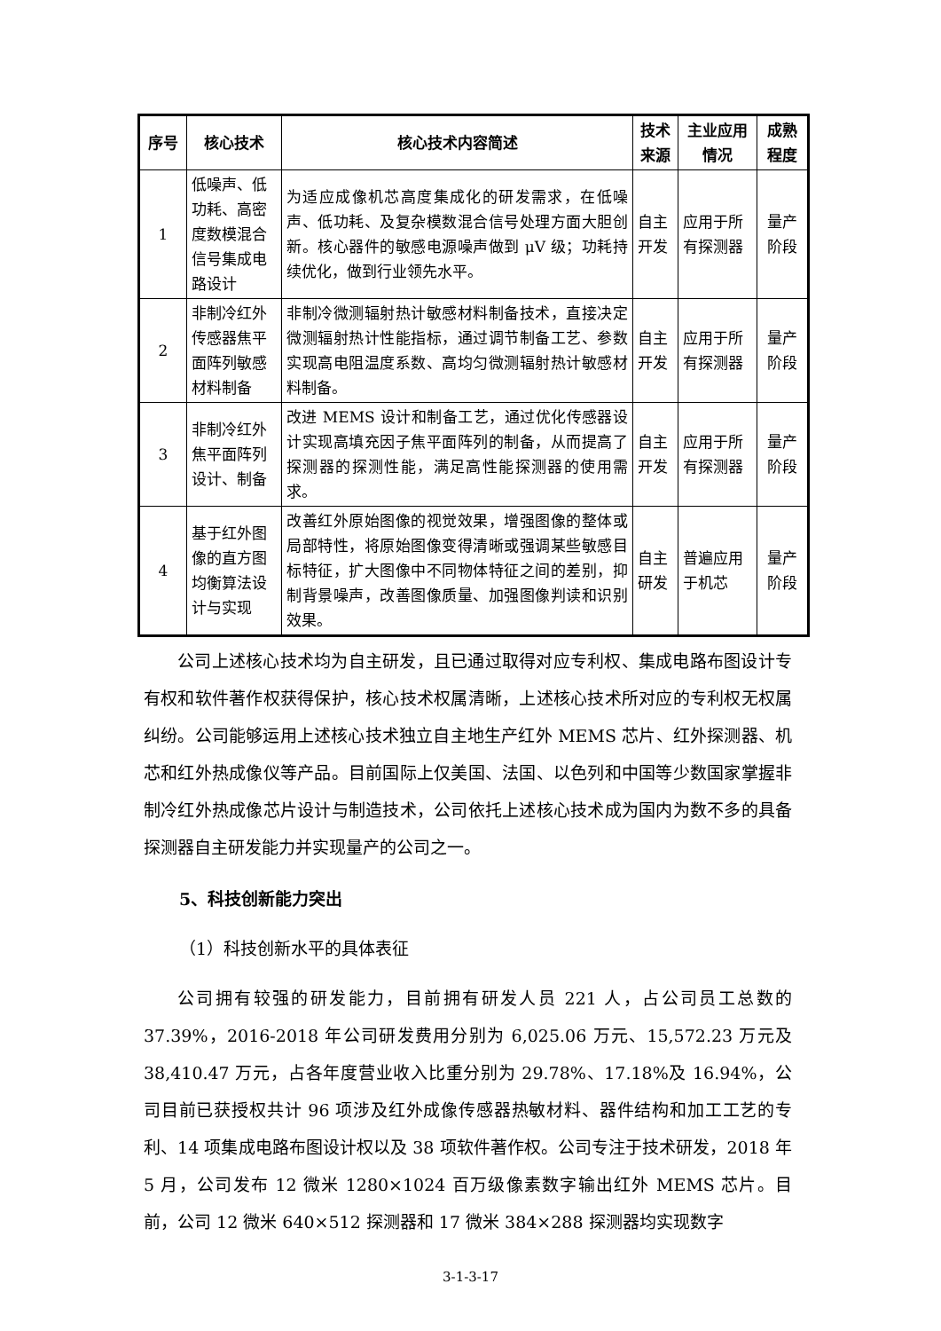| 序号 | 核心技术 | 核心技术内容简述 | 技术来源 | 主业应用情况 | 成熟程度 |
| --- | --- | --- | --- | --- | --- |
| 1 | 低噪声、低功耗、高密度数模混合信号集成电路设计 | 为适应成像机芯高度集成化的研发需求，在低噪声、低功耗、及复杂模数混合信号处理方面大胆创新。核心器件的敏感电源噪声做到 μV 级；功耗持续优化，做到行业领先水平。 | 自主开发 | 应用于所有探测器 | 量产阶段 |
| 2 | 非制冷红外传感器焦平面阵列敏感材料制备 | 非制冷微测辐射热计敏感材料制备技术，直接决定微测辐射热计性能指标，通过调节制备工艺、参数实现高电阻温度系数、高均匀微测辐射热计敏感材料制备。 | 自主开发 | 应用于所有探测器 | 量产阶段 |
| 3 | 非制冷红外焦平面阵列设计、制备 | 改进 MEMS 设计和制备工艺，通过优化传感器设计实现高填充因子焦平面阵列的制备，从而提高了探测器的探测性能，满足高性能探测器的使用需求。 | 自主开发 | 应用于所有探测器 | 量产阶段 |
| 4 | 基于红外图像的直方图均衡算法设计与实现 | 改善红外原始图像的视觉效果，增强图像的整体或局部特性，将原始图像变得清晰或强调某些敏感目标特征，扩大图像中不同物体特征之间的差别，抑制背景噪声，改善图像质量、加强图像判读和识别效果。 | 自主研发 | 普遍应用于机芯 | 量产阶段 |
公司上述核心技术均为自主研发，且已通过取得对应专利权、集成电路布图设计专有权和软件著作权获得保护，核心技术权属清晰，上述核心技术所对应的专利权无权属纠纷。公司能够运用上述核心技术独立自主地生产红外 MEMS 芯片、红外探测器、机芯和红外热成像仪等产品。目前国际上仅美国、法国、以色列和中国等少数国家掌握非制冷红外热成像芯片设计与制造技术，公司依托上述核心技术成为国内为数不多的具备探测器自主研发能力并实现量产的公司之一。
5、科技创新能力突出
（1）科技创新水平的具体表征
公司拥有较强的研发能力，目前拥有研发人员 221 人，占公司员工总数的 37.39%，2016-2018 年公司研发费用分别为 6,025.06 万元、15,572.23 万元及 38,410.47 万元，占各年度营业收入比重分别为 29.78%、17.18%及 16.94%，公司目前已获授权共计 96 项涉及红外成像传感器热敏材料、器件结构和加工工艺的专利、14 项集成电路布图设计权以及 38 项软件著作权。公司专注于技术研发，2018 年 5 月，公司发布 12 微米 1280×1024 百万级像素数字输出红外 MEMS 芯片。目前，公司 12 微米 640×512 探测器和 17 微米 384×288 探测器均实现数字
3-1-3-17